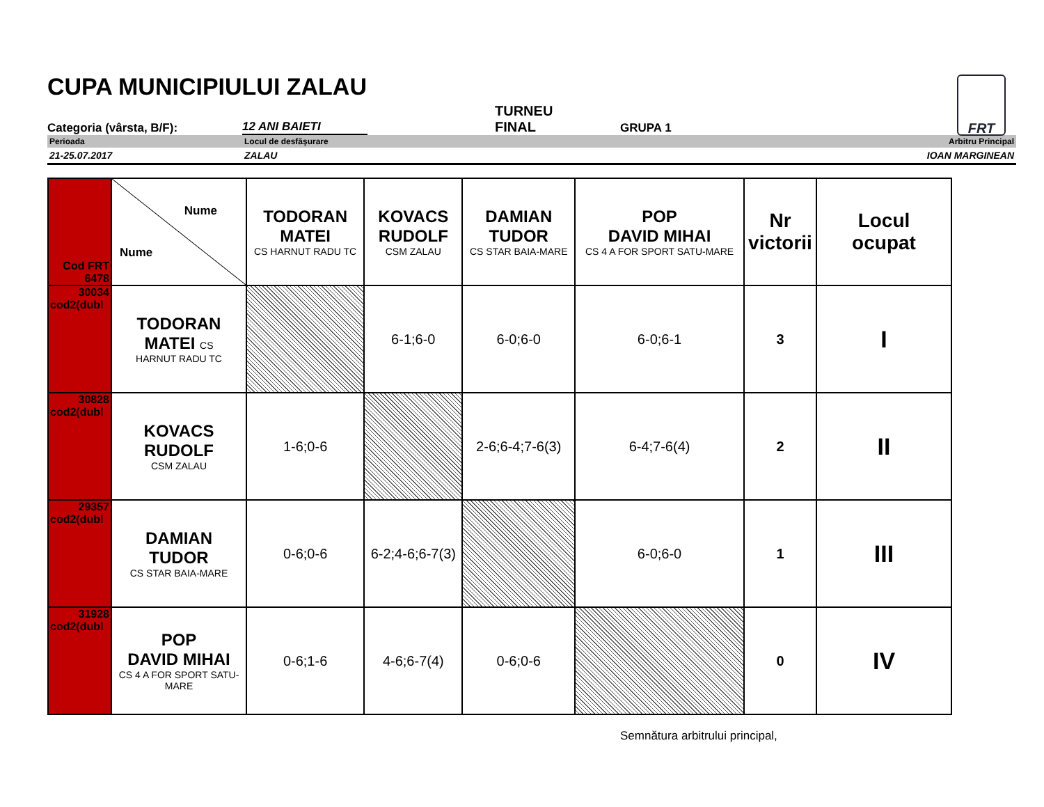FRT
CUPA MUNICIPIULUI ZALAU
Categoria (vârsta, B/F):
12 ANI BAIETI
TURNEU
FINAL
GRUPA 1
Perioada Locul de desfăşurare Arbitru Principal
21-25.07.2017 ZALAU IOAN MARGINEAN
| Cod FRT 6478 | Nume Nume | TODORAN MATEI CS HARNUT RADU TC | KOVACS RUDOLF CSM ZALAU | DAMIAN TUDOR CS STAR BAIA-MARE | POP DAVID MIHAI CS 4 A FOR SPORT SATU-MARE | Nr victorii | Locul ocupat |
| 30034 cod2(dubl | TODORAN MATEI CS HARNUT RADU TC | | 6-1;6-0 | 6-0;6-0 | 6-0;6-1 | 3 | I |
| 30828 cod2(dubl | KOVACS RUDOLF CSM ZALAU | 1-6;0-6 | | 2-6;6-4;7-6(3) | 6-4;7-6(4) | 2 | II |
| 29357 cod2(dubl | DAMIAN TUDOR CS STAR BAIA-MARE | 0-6;0-6 | 6-2;4-6;6-7(3) | | 6-0;6-0 | 1 | III |
| 31928 cod2(dubl | POP DAVID MIHAI CS 4 A FOR SPORT SATU-MARE | 0-6;1-6 | 4-6;6-7(4) | 0-6;0-6 | | 0 | IV |
Semnătura arbitrului principal,